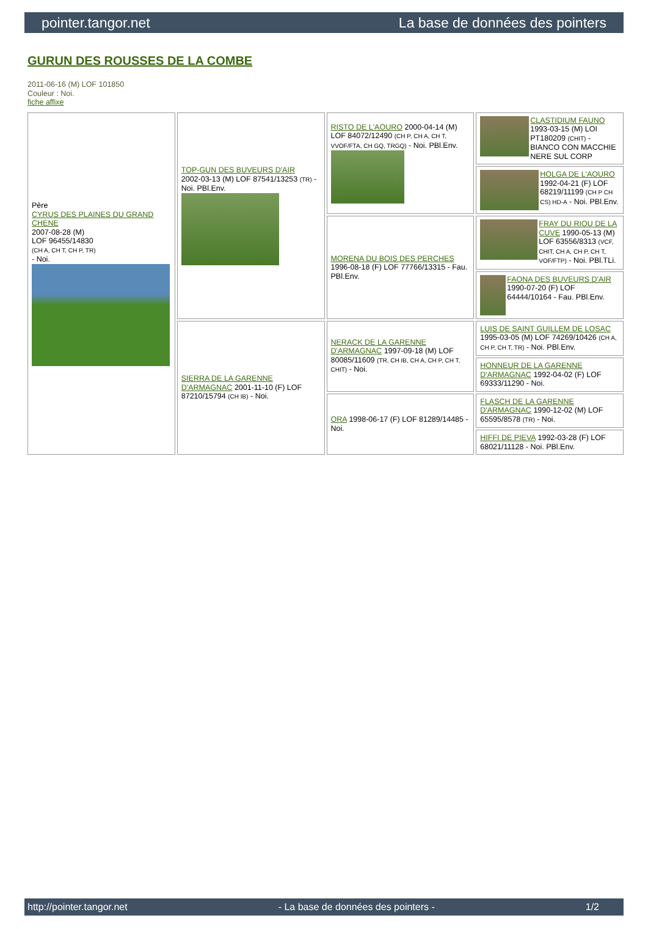pointer.tangor.net La base de données des pointers
GURUN DES ROUSSES DE LA COMBE
2011-06-16 (M) LOF 101850
Couleur : Noi.
fiche affixe
| Père CYRUS DES PLAINES DU GRAND CHENE 2007-08-28 (M) LOF 96455/14830 (CH A, CH T, CH P, TR) - Noi. | TOP-GUN DES BUVEURS D'AIR 2002-03-13 (M) LOF 87541/13253 (TR) - Noi. PBl.Env. | RISTO DE L'AOURO 2000-04-14 (M) LOF 84072/12490 (CH P, CH A, CH T, VVOF/FTA, CH GQ, TRGQ) - Noi. PBl.Env. | CLASTIDIUM FAUNO 1993-03-15 (M) LOI PT180209 (CHIT) - BIANCO CON MACCHIE NERE SUL CORP |
| | | | HOLGA DE L'AOURO 1992-04-21 (F) LOF 68219/11199 (CH P CH CS) HD-A - Noi. PBl.Env. |
| | | MORENA DU BOIS DES PERCHES 1996-08-18 (F) LOF 77766/13315 - Fau. PBl.Env. | FRAY DU RIOU DE LA CUVE 1990-05-13 (M) LOF 63556/8313 (VCF, CHIT, CH A, CH P, CH T, VOF/FTP) - Noi. PBl.TLi. |
| | | | FAONA DES BUVEURS D'AIR 1990-07-20 (F) LOF 64444/10164 - Fau. PBl.Env. |
| | SIERRA DE LA GARENNE D'ARMAGNAC 2001-11-10 (F) LOF 87210/15794 (CH IB) - Noi. | NERACK DE LA GARENNE D'ARMAGNAC 1997-09-18 (M) LOF 80085/11609 (TR, CH IB, CH A, CH P, CH T, CHIT) - Noi. | LUIS DE SAINT GUILLEM DE LOSAC 1995-03-05 (M) LOF 74269/10426 (CH A, CH P, CH T, TR) - Noi. PBl.Env. |
| | | | HONNEUR DE LA GARENNE D'ARMAGNAC 1992-04-02 (F) LOF 69333/11290 - Noi. |
| | | ORA 1998-06-17 (F) LOF 81289/14485 - Noi. | FLASCH DE LA GARENNE D'ARMAGNAC 1990-12-02 (M) LOF 65595/8578 (TR) - Noi. |
| | | | HIFFI DE PIEVA 1992-03-28 (F) LOF 68021/11128 - Noi. PBl.Env. |
http://pointer.tangor.net - La base de données des pointers - 1/2